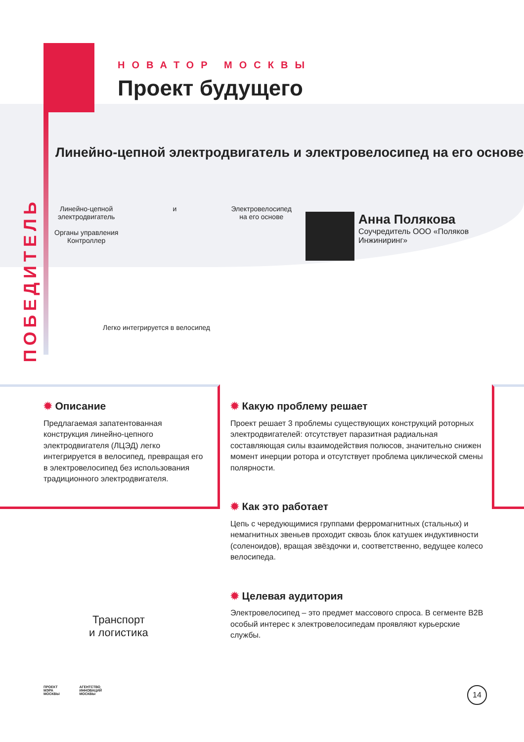ПОБЕДИТЕЛЬ
НОВАТОР МОСКВЫ
Проект будущего
Линейно-цепной электродвигатель и электровелосипед на его основе
Линейно-цепной
электродвигатель
Органы управления
Контроллер
и Электровелосипед
на его основе
Легко интегрируется в велосипед
Анна Полякова
Соучредитель ООО «Поляков
Инжиниринг»
✹ Описание
Предлагаемая запатентованная конструкция линейно-цепного электродвигателя (ЛЦЭД) легко интегрируется в велосипед, превращая его в электровелосипед без использования традиционного электродвигателя.
✹ Какую проблему решает
Проект решает 3 проблемы существующих конструкций роторных электродвигателей: отсутствует паразитная радиальная составляющая силы взаимодействия полюсов, значительно снижен момент инерции ротора и отсутствует проблема циклической смены полярности.
✹ Как это работает
Цепь с чередующимися группами ферромагнитных (стальных) и немагнитных звеньев проходит сквозь блок катушек индуктивности (соленоидов), вращая звёздочки и, соответственно, ведущее колесо велосипеда.
✹ Целевая аудитория
Электровелосипед – это предмет массового спроса. В сегменте B2B особый интерес к электровелосипедам проявляют курьерские службы.
Транспорт
и логистика
ПРОЕКТ
МЭРА
МОСКВЫ
АГЕНТСТВО
ИННОВАЦИЙ
МОСКВЫ
14